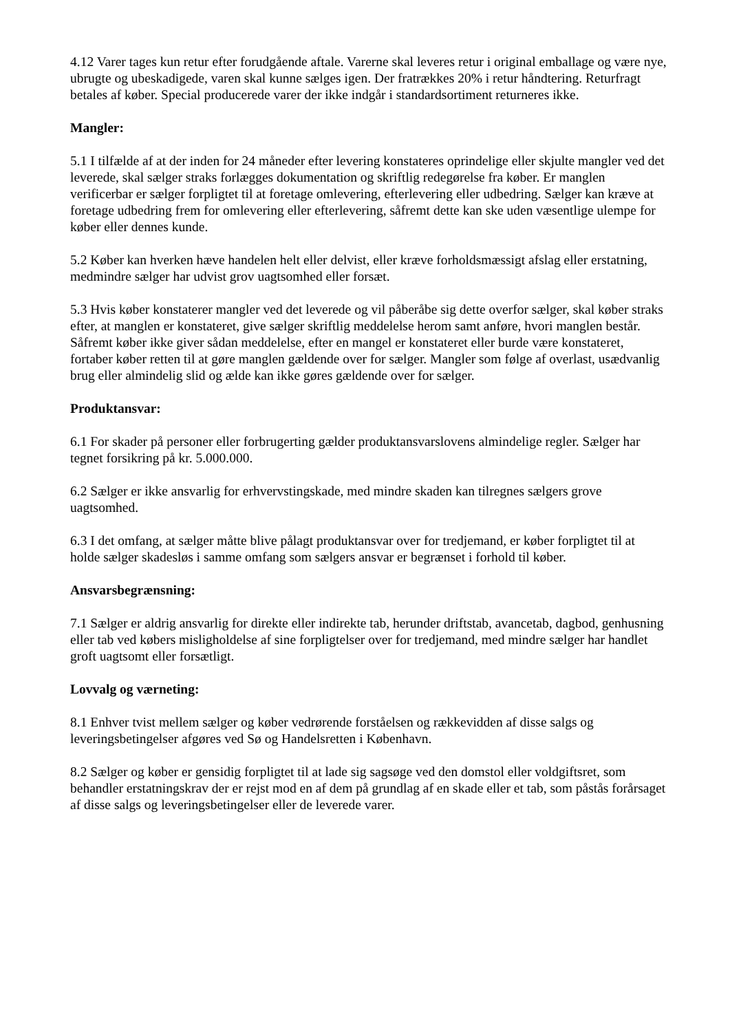4.12 Varer tages kun retur efter forudgående aftale. Varerne skal leveres retur i original emballage og være nye, ubrugte og ubeskadigede, varen skal kunne sælges igen. Der fratrækkes 20% i retur håndtering. Returfragt betales af køber. Special producerede varer der ikke indgår i standardsortiment returneres ikke.
Mangler:
5.1 I tilfælde af at der inden for 24 måneder efter levering konstateres oprindelige eller skjulte mangler ved det leverede, skal sælger straks forlægges dokumentation og skriftlig redegørelse fra køber. Er manglen verificerbar er sælger forpligtet til at foretage omlevering, efterlevering eller udbedring. Sælger kan kræve at foretage udbedring frem for omlevering eller efterlevering, såfremt dette kan ske uden væsentlige ulempe for køber eller dennes kunde.
5.2 Køber kan hverken hæve handelen helt eller delvist, eller kræve forholdsmæssigt afslag eller erstatning, medmindre sælger har udvist grov uagtsomhed eller forsæt.
5.3 Hvis køber konstaterer mangler ved det leverede og vil påberåbe sig dette overfor sælger, skal køber straks efter, at manglen er konstateret, give sælger skriftlig meddelelse herom samt anføre, hvori manglen består. Såfremt køber ikke giver sådan meddelelse, efter en mangel er konstateret eller burde være konstateret, fortaber køber retten til at gøre manglen gældende over for sælger. Mangler som følge af overlast, usædvanlig brug eller almindelig slid og ælde kan ikke gøres gældende over for sælger.
Produktansvar:
6.1 For skader på personer eller forbrugerting gælder produktansvarslovens almindelige regler. Sælger har tegnet forsikring på kr. 5.000.000.
6.2 Sælger er ikke ansvarlig for erhvervstingskade, med mindre skaden kan tilregnes sælgers grove uagtsomhed.
6.3 I det omfang, at sælger måtte blive pålagt produktansvar over for tredjemand, er køber forpligtet til at holde sælger skadesløs i samme omfang som sælgers ansvar er begrænset i forhold til køber.
Ansvarsbegrænsning:
7.1 Sælger er aldrig ansvarlig for direkte eller indirekte tab, herunder driftstab, avancetab, dagbod, genhusning eller tab ved købers misligholdelse af sine forpligtelser over for tredjemand, med mindre sælger har handlet groft uagtsomt eller forsætligt.
Lovvalg og værneting:
8.1 Enhver tvist mellem sælger og køber vedrørende forståelsen og rækkevidden af disse salgs og leveringsbetingelser afgøres ved Sø og Handelsretten i København.
8.2 Sælger og køber er gensidig forpligtet til at lade sig sagsøge ved den domstol eller voldgiftsret, som behandler erstatningskrav der er rejst mod en af dem på grundlag af en skade eller et tab, som påstås forårsaget af disse salgs og leveringsbetingelser eller de leverede varer.